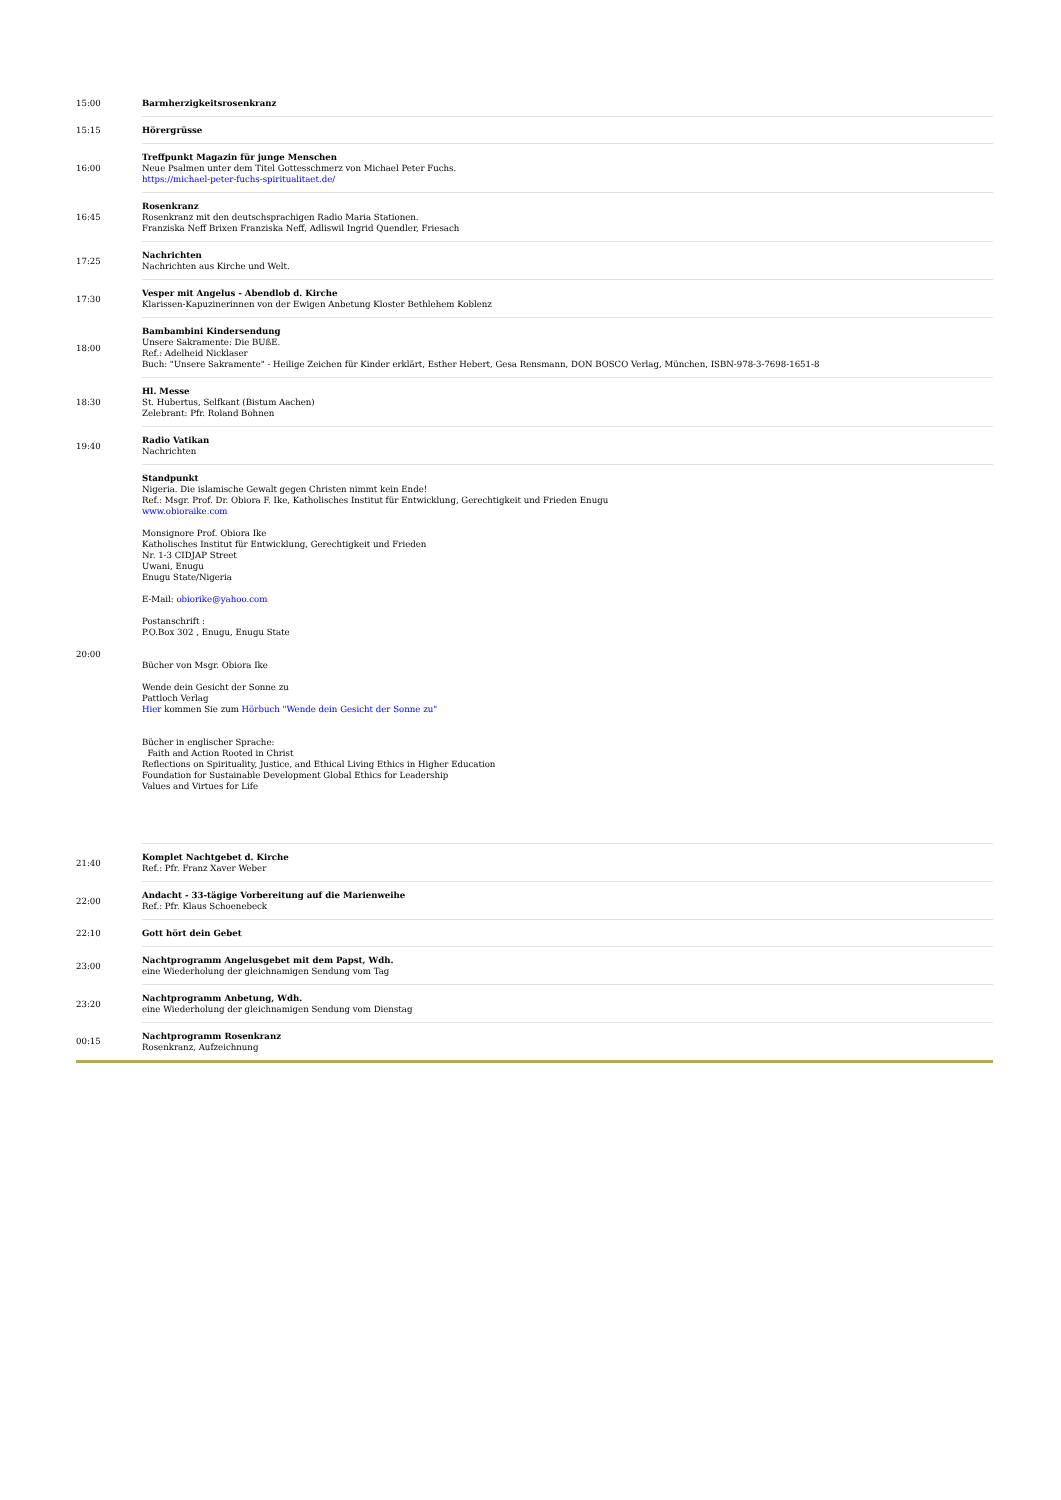| 15:00 | Barmherzigkeitsrosenkranz |
| 15:15 | Hörergrüsse |
| 16:00 | Treffpunkt Magazin für junge Menschen Neue Psalmen unter dem Titel Gottesschmerz von Michael Peter Fuchs. https://michael-peter-fuchs-spiritualitaet.de/ |
| 16:45 | Rosenkranz Rosenkranz mit den deutschsprachigen Radio Maria Stationen. Franziska Neff Brixen Franziska Neff, Adliswil Ingrid Quendler, Friesach |
| 17:25 | Nachrichten Nachrichten aus Kirche und Welt. |
| 17:30 | Vesper mit Angelus - Abendlob d. Kirche Klarissen-Kapuzinerinnen von der Ewigen Anbetung Kloster Bethlehem Koblenz |
| 18:00 | Bambambini Kindersendung Unsere Sakramente: Die BUßE. Ref.: Adelheid Nicklaser Buch: "Unsere Sakramente" - Heilige Zeichen für Kinder erklärt, Esther Hebert, Gesa Rensmann, DON BOSCO Verlag, München, ISBN-978-3-7698-1651-8 |
| 18:30 | Hl. Messe St. Hubertus, Selfkant (Bistum Aachen) Zelebrant: Pfr. Roland Bohnen |
| 19:40 | Radio Vatikan Nachrichten |
| 20:00 | Standpunkt Nigeria. Die islamische Gewalt gegen Christen nimmt kein Ende! Ref.: Msgr. Prof. Dr. Obiora F. Ike, Katholisches Institut für Entwicklung, Gerechtigkeit und Frieden Enugu www.obioraike.com Monsignore Prof. Obiora Ike Katholisches Institut für Entwicklung, Gerechtigkeit und Frieden Nr. 1-3 CIDJAP Street Uwani, Enugu Enugu State/Nigeria E-Mail: obiorike@yahoo.com Postanschrift : P.O.Box 302 , Enugu, Enugu State Bücher von Msgr. Obiora Ike Wende dein Gesicht der Sonne zu Pattloch Verlag Hier kommen Sie zum Hörbuch "Wende dein Gesicht der Sonne zu" Bücher in englischer Sprache: Faith and Action Rooted in Christ Reflections on Spirituality, Justice, and Ethical Living Ethics in Higher Education Foundation for Sustainable Development Global Ethics for Leadership Values and Virtues for Life |
| 21:40 | Komplet Nachtgebet d. Kirche Ref.: Pfr. Franz Xaver Weber |
| 22:00 | Andacht - 33-tägige Vorbereitung auf die Marienweihe Ref.: Pfr. Klaus Schoenebeck |
| 22:10 | Gott hört dein Gebet |
| 23:00 | Nachtprogramm Angelusgebet mit dem Papst, Wdh. eine Wiederholung der gleichnamigen Sendung vom Tag |
| 23:20 | Nachtprogramm Anbetung, Wdh. eine Wiederholung der gleichnamigen Sendung vom Dienstag |
| 00:15 | Nachtprogramm Rosenkranz Rosenkranz, Aufzeichnung |